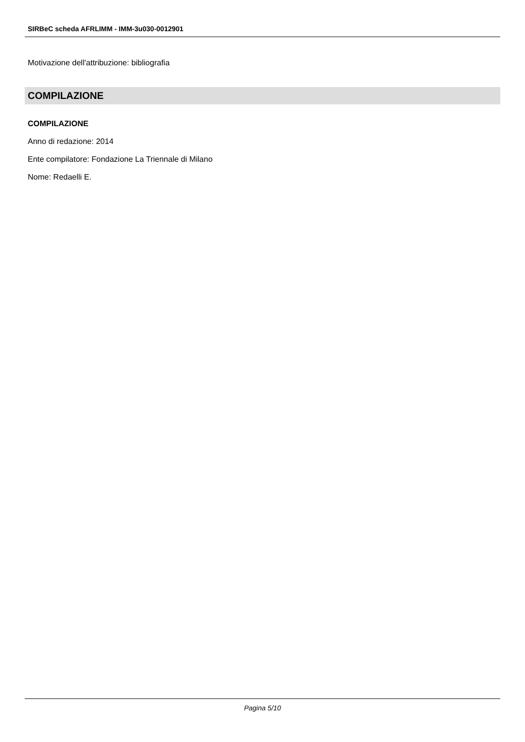SIRBeC scheda AFRLIMM - IMM-3u030-0012901
Motivazione dell'attribuzione: bibliografia
COMPILAZIONE
COMPILAZIONE
Anno di redazione: 2014
Ente compilatore: Fondazione La Triennale di Milano
Nome: Redaelli E.
Pagina 5/10